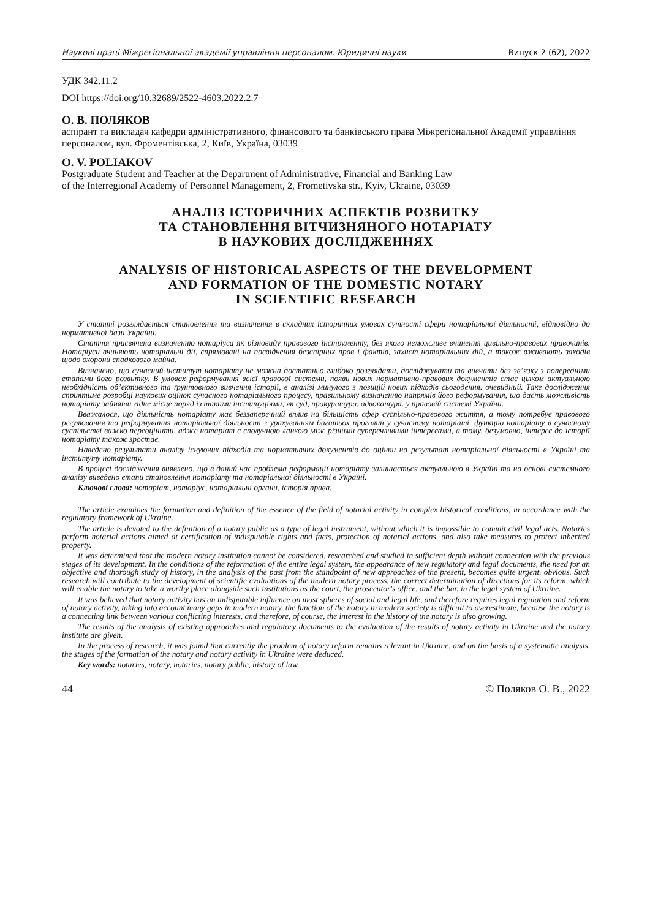Наукові праці Міжрегіональної академії управління персоналом. Юридичні науки Випуск 2 (62), 2022
УДК 342.11.2
DOI https://doi.org/10.32689/2522-4603.2022.2.7
О. В. ПОЛЯКОВ
аспірант та викладач кафедри адміністративного, фінансового та банківського права Міжрегіональної Академії управління персоналом, вул. Фроментівська, 2, Київ, Україна, 03039
O. V. POLIAKOV
Postgraduate Student and Teacher at the Department of Administrative, Financial and Banking Law
of the Interregional Academy of Personnel Management, 2, Frometivska str., Kyiv, Ukraine, 03039
АНАЛІЗ ІСТОРИЧНИХ АСПЕКТІВ РОЗВИТКУ
ТА СТАНОВЛЕННЯ ВІТЧИЗНЯНОГО НОТАРІАТУ
В НАУКОВИХ ДОСЛІДЖЕННЯХ
ANALYSIS OF HISTORICAL ASPECTS OF THE DEVELOPMENT
AND FORMATION OF THE DOMESTIC NOTARY
IN SCIENTIFIC RESEARCH
У статті розглядається становлення та визначення в складних історичних умовах сутності сфери нотаріальної діяльності, відповідно до нормативної бази України.
Стаття присвячена визначенню нотаріуса як різновиду правового інструменту, без якого неможливе вчинення цивільно-правових правочинів. Нотаріуси вчиняють нотаріальні дії, спрямовані на посвідчення безспірних прав і фактів, захист нотаріальних дій, а також вживають заходів щодо охорони спадкового майна.
Визначено, що сучасний інститут нотаріату не можна достатньо глибоко розглядати, досліджувати та вивчати без зв’язку з попередніми етапами його розвитку. В умовах реформування всієї правової системи, появи нових нормативно-правових документів стає цілком актуальною необхідність об’єктивного та ґрунтовного вивчення історії, в аналізі минулого з позицій нових підходів сьогодення. очевидний. Таке дослідження сприятиме розробці наукових оцінок сучасного нотаріального процесу, правильному визначенню напрямів його реформування, що дасть можливість нотаріату зайняти гідне місце поряд із такими інституціями, як суд, прокуратура, адвокатура. у правовій системі України.
Вважалося, що діяльність нотаріату має беззаперечний вплив на більшість сфер суспільно-правового життя, а тому потребує правового регулювання та реформування нотаріальної діяльності з урахуванням багатьох прогалин у сучасному нотаріаті. функцію нотаріату в сучасному суспільстві важко переоцінити, адже нотаріат є сполучною ланкою між різними суперечливими інтересами, а тому, безумовно, інтерес до історії нотаріату також зростає.
Наведено результати аналізу існуючих підходів та нормативних документів до оцінки на результат нотаріальної діяльності в Україні та інституту нотаріату.
В процесі дослідження виявлено, що в даний час проблема реформації нотаріату залишається актуальною в Україні та на основі системного аналізу виведено етапи становлення нотаріату та нотаріальної діяльності в Україні.
Ключові слова: нотаріат, нотаріус, нотаріальні органи, історія права.
The article examines the formation and definition of the essence of the field of notarial activity in complex historical conditions, in accordance with the regulatory framework of Ukraine.
The article is devoted to the definition of a notary public as a type of legal instrument, without which it is impossible to commit civil legal acts. Notaries perform notarial actions aimed at certification of indisputable rights and facts, protection of notarial actions, and also take measures to protect inherited property.
It was determined that the modern notary institution cannot be considered, researched and studied in sufficient depth without connection with the previous stages of its development. In the conditions of the reformation of the entire legal system, the appearance of new regulatory and legal documents, the need for an objective and thorough study of history, in the analysis of the past from the standpoint of new approaches of the present, becomes quite urgent. obvious. Such research will contribute to the development of scientific evaluations of the modern notary process, the correct determination of directions for its reform, which will enable the notary to take a worthy place alongside such institutions as the court, the prosecutor's office, and the bar. in the legal system of Ukraine.
It was believed that notary activity has an indisputable influence on most spheres of social and legal life, and therefore requires legal regulation and reform of notary activity, taking into account many gaps in modern notary. the function of the notary in modern society is difficult to overestimate, because the notary is a connecting link between various conflicting interests, and therefore, of course, the interest in the history of the notary is also growing.
The results of the analysis of existing approaches and regulatory documents to the evaluation of the results of notary activity in Ukraine and the notary institute are given.
In the process of research, it was found that currently the problem of notary reform remains relevant in Ukraine, and on the basis of a systematic analysis, the stages of the formation of the notary and notary activity in Ukraine were deduced.
Key words: notaries, notary, notaries, notary public, history of law.
44 © Поляков О. В., 2022